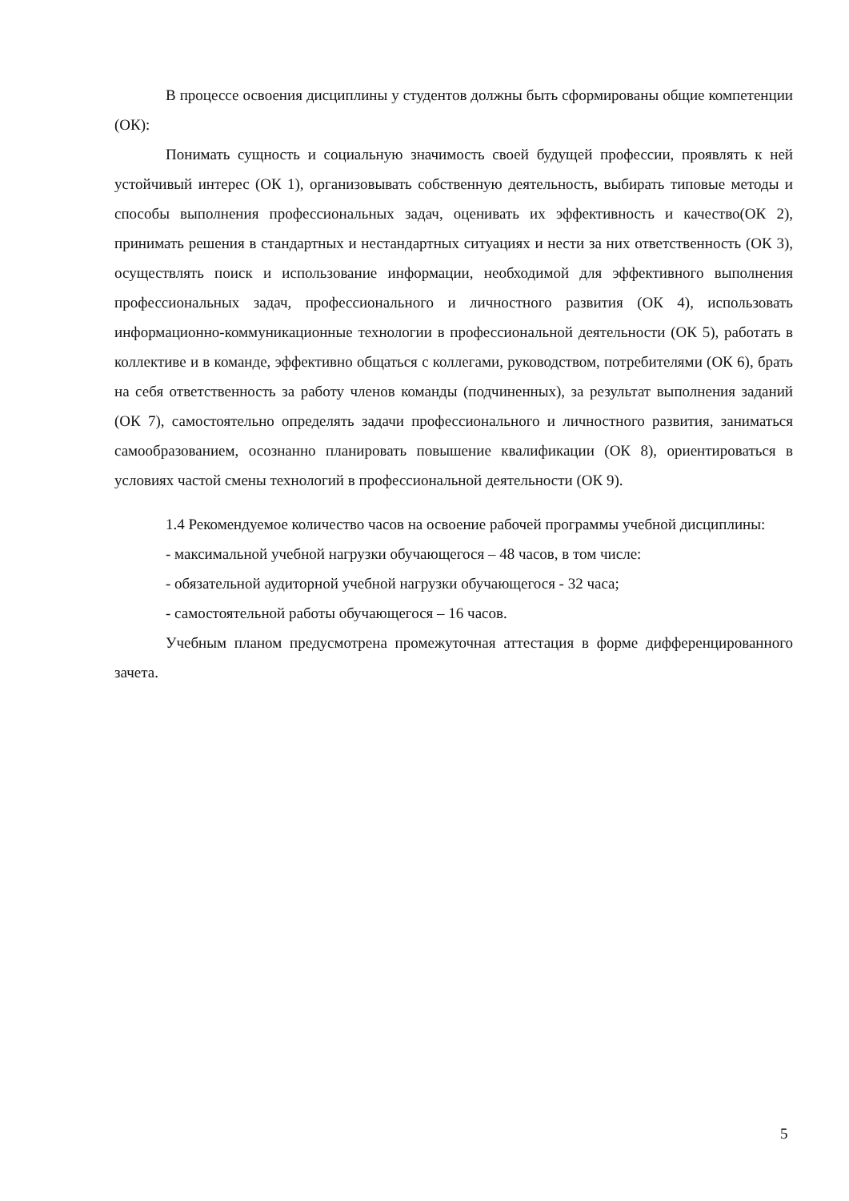В процессе освоения дисциплины у студентов должны быть сформированы общие компетенции (ОК):
Понимать сущность и социальную значимость своей будущей профессии, проявлять к ней устойчивый интерес (ОК 1), организовывать собственную деятельность, выбирать типовые методы и способы выполнения профессиональных задач, оценивать их эффективность и качество(ОК 2), принимать решения в стандартных и нестандартных ситуациях и нести за них ответственность (ОК 3), осуществлять поиск и использование информации, необходимой для эффективного выполнения профессиональных задач, профессионального и личностного развития (ОК 4), использовать информационно-коммуникационные технологии в профессиональной деятельности (ОК 5), работать в коллективе и в команде, эффективно общаться с коллегами, руководством, потребителями (ОК 6), брать на себя ответственность за работу членов команды (подчиненных), за результат выполнения заданий (ОК 7), самостоятельно определять задачи профессионального и личностного развития, заниматься самообразованием, осознанно планировать повышение квалификации (ОК 8), ориентироваться в условиях частой смены технологий в профессиональной деятельности (ОК 9).
1.4 Рекомендуемое количество часов на освоение рабочей программы учебной дисциплины:
- максимальной учебной нагрузки обучающегося – 48 часов, в том числе:
- обязательной аудиторной учебной нагрузки обучающегося - 32 часа;
- самостоятельной работы обучающегося – 16 часов.
Учебным планом предусмотрена промежуточная аттестация в форме дифференцированного зачета.
5